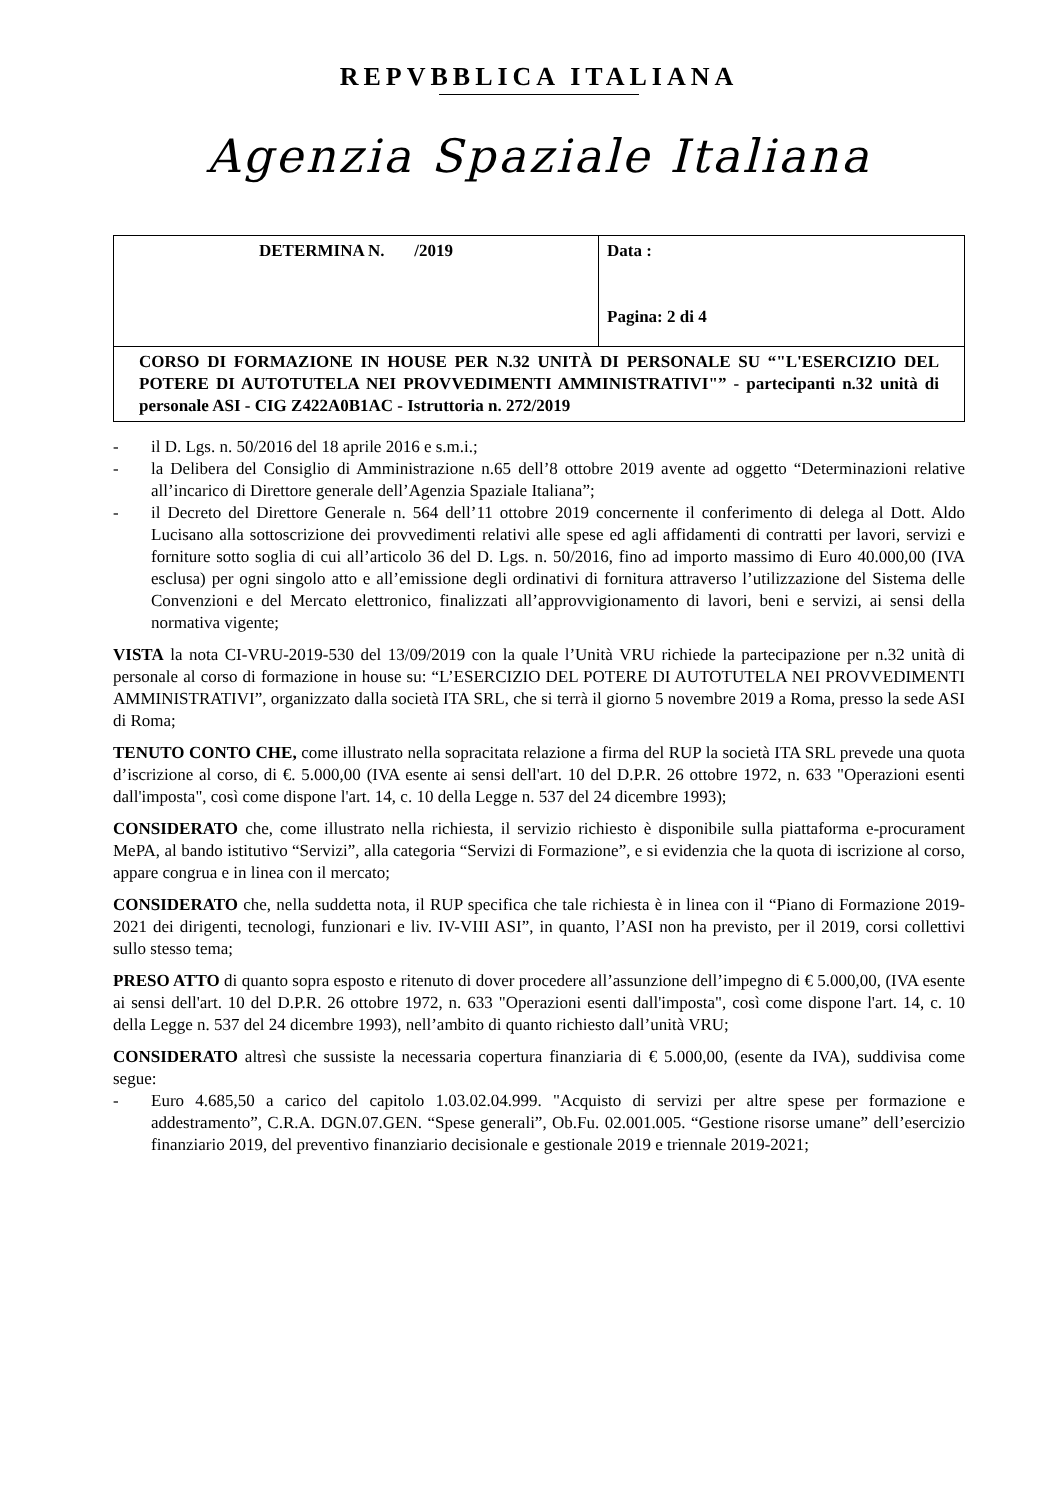REPVBBLICA ITALIANA
Agenzia Spaziale Italiana
| DETERMINA N. /2019 | Data : Pagina: 2 di 4 |
| CORSO DI FORMAZIONE IN HOUSE PER N.32 UNITÀ DI PERSONALE SU “"L'ESERCIZIO DEL POTERE DI AUTOTUTELA NEI PROVVEDIMENTI AMMINISTRATIVI"” - partecipanti n.32 unità di personale ASI - CIG Z422A0B1AC - Istruttoria n. 272/2019 | |
- il D. Lgs. n. 50/2016 del 18 aprile 2016 e s.m.i.;
- la Delibera del Consiglio di Amministrazione n.65 dell’8 ottobre 2019 avente ad oggetto “Determinazioni relative all’incarico di Direttore generale dell’Agenzia Spaziale Italiana”;
- il Decreto del Direttore Generale n. 564 dell’11 ottobre 2019 concernente il conferimento di delega al Dott. Aldo Lucisano alla sottoscrizione dei provvedimenti relativi alle spese ed agli affidamenti di contratti per lavori, servizi e forniture sotto soglia di cui all’articolo 36 del D. Lgs. n. 50/2016, fino ad importo massimo di Euro 40.000,00 (IVA esclusa) per ogni singolo atto e all’emissione degli ordinativi di fornitura attraverso l’utilizzazione del Sistema delle Convenzioni e del Mercato elettronico, finalizzati all’approvvigionamento di lavori, beni e servizi, ai sensi della normativa vigente;
VISTA la nota CI-VRU-2019-530 del 13/09/2019 con la quale l’Unità VRU richiede la partecipazione per n.32 unità di personale al corso di formazione in house su: “L’ESERCIZIO DEL POTERE DI AUTOTUTELA NEI PROVVEDIMENTI AMMINISTRATIVI”, organizzato dalla società ITA SRL, che si terrà il giorno 5 novembre 2019 a Roma, presso la sede ASI di Roma;
TENUTO CONTO CHE, come illustrato nella sopracitata relazione a firma del RUP la società ITA SRL prevede una quota d’iscrizione al corso, di €. 5.000,00 (IVA esente ai sensi dell'art. 10 del D.P.R. 26 ottobre 1972, n. 633 "Operazioni esenti dall'imposta", così come dispone l'art. 14, c. 10 della Legge n. 537 del 24 dicembre 1993);
CONSIDERATO che, come illustrato nella richiesta, il servizio richiesto è disponibile sulla piattaforma e-procurament MePA, al bando istitutivo “Servizi”, alla categoria “Servizi di Formazione”, e si evidenzia che la quota di iscrizione al corso, appare congrua e in linea con il mercato;
CONSIDERATO che, nella suddetta nota, il RUP specifica che tale richiesta è in linea con il “Piano di Formazione 2019-2021 dei dirigenti, tecnologi, funzionari e liv. IV-VIII ASI”, in quanto, l’ASI non ha previsto, per il 2019, corsi collettivi sullo stesso tema;
PRESO ATTO di quanto sopra esposto e ritenuto di dover procedere all’assunzione dell’impegno di € 5.000,00, (IVA esente ai sensi dell'art. 10 del D.P.R. 26 ottobre 1972, n. 633 "Operazioni esenti dall'imposta", così come dispone l'art. 14, c. 10 della Legge n. 537 del 24 dicembre 1993), nell’ambito di quanto richiesto dall’unità VRU;
CONSIDERATO altresì che sussiste la necessaria copertura finanziaria di € 5.000,00, (esente da IVA), suddivisa come segue:
- Euro 4.685,50 a carico del capitolo 1.03.02.04.999. "Acquisto di servizi per altre spese per formazione e addestramento”, C.R.A. DGN.07.GEN. “Spese generali”, Ob.Fu. 02.001.005. “Gestione risorse umane” dell’esercizio finanziario 2019, del preventivo finanziario decisionale e gestionale 2019 e triennale 2019-2021;